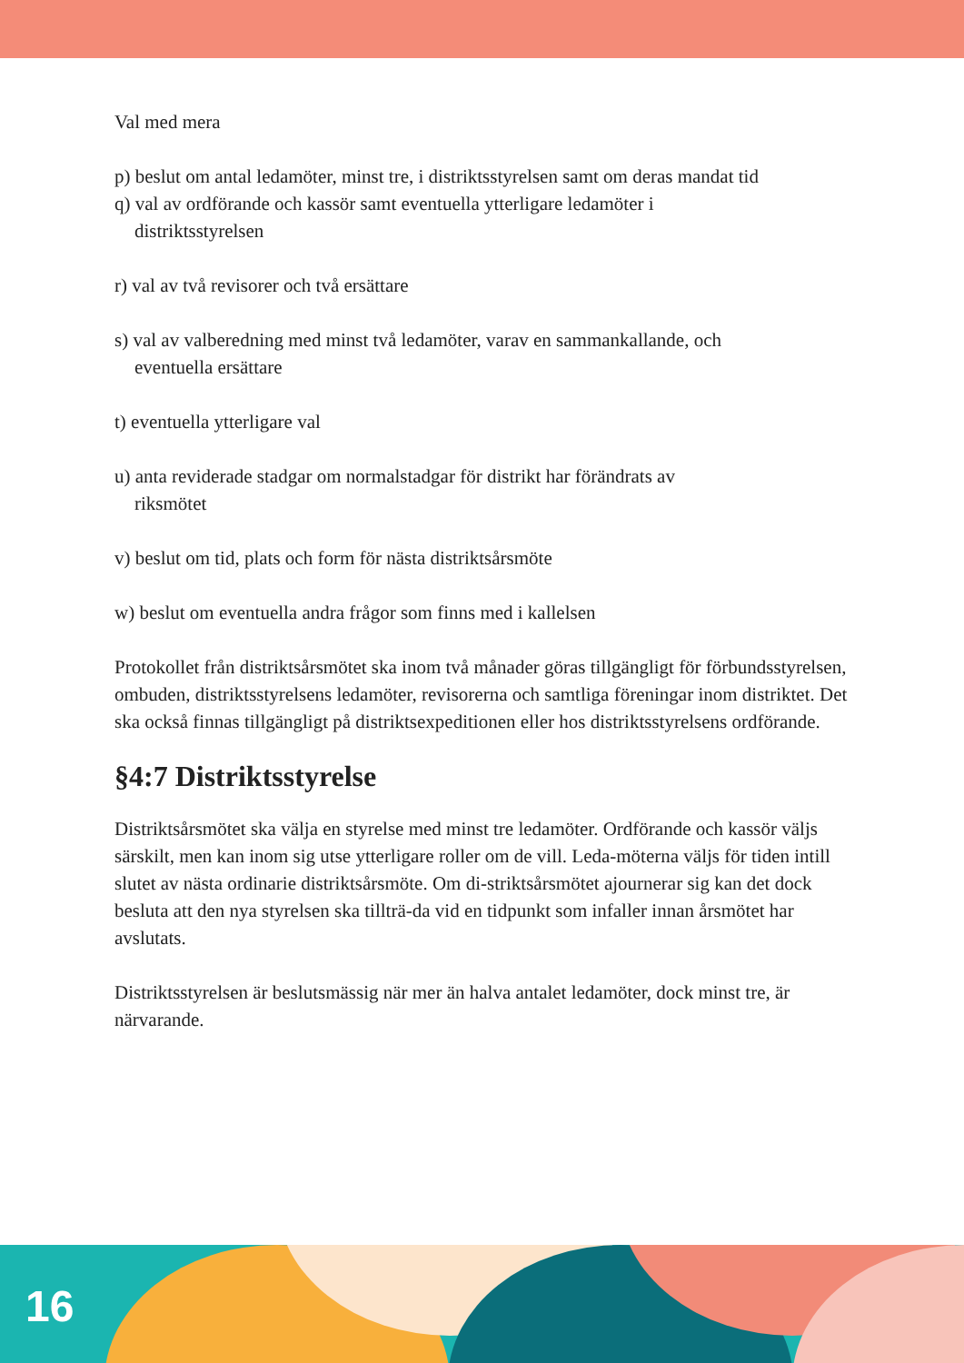Val med mera
p) beslut om antal ledamöter, minst tre, i distriktsstyrelsen samt om deras mandat tid
q) val av ordförande och kassör samt eventuella ytterligare ledamöter i
distriktsstyrelsen
r) val av två revisorer och två ersättare
s) val av valberedning med minst två ledamöter, varav en sammankallande, och
eventuella ersättare
t) eventuella ytterligare val
u) anta reviderade stadgar om normalstadgar för distrikt har förändrats av
riksmötet
v) beslut om tid, plats och form för nästa distriktsårsmöte
w) beslut om eventuella andra frågor som finns med i kallelsen
Protokollet från distriktsårsmötet ska inom två månader göras tillgängligt för förbundsstyrelsen, ombuden, distriktsstyrelsens ledamöter, revisorerna och samtliga föreningar inom distriktet. Det ska också finnas tillgängligt på distriktsexpeditionen eller hos distriktsstyrelsens ordförande.
§4:7 Distriktsstyrelse
Distriktsårsmötet ska välja en styrelse med minst tre ledamöter. Ordförande och kassör väljs särskilt, men kan inom sig utse ytterligare roller om de vill. Leda-möterna väljs för tiden intill slutet av nästa ordinarie distriktsårsmöte. Om di-striktsårsmötet ajournerar sig kan det dock besluta att den nya styrelsen ska tillträ-da vid en tidpunkt som infaller innan årsmötet har avslutats.
Distriktsstyrelsen är beslutsmässig när mer än halva antalet ledamöter, dock minst tre, är närvarande.
16